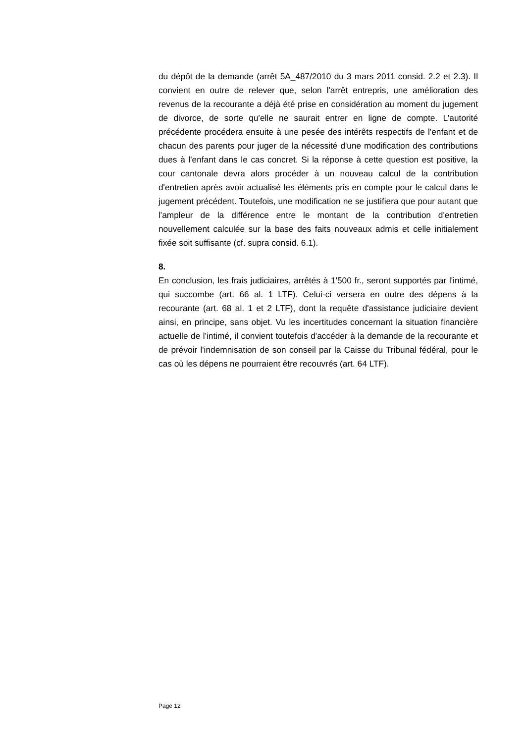du dépôt de la demande (arrêt 5A_487/2010 du 3 mars 2011 consid. 2.2 et 2.3). Il convient en outre de relever que, selon l'arrêt entrepris, une amélioration des revenus de la recourante a déjà été prise en considération au moment du jugement de divorce, de sorte qu'elle ne saurait entrer en ligne de compte. L'autorité précédente procédera ensuite à une pesée des intérêts respectifs de l'enfant et de chacun des parents pour juger de la nécessité d'une modification des contributions dues à l'enfant dans le cas concret. Si la réponse à cette question est positive, la cour cantonale devra alors procéder à un nouveau calcul de la contribution d'entretien après avoir actualisé les éléments pris en compte pour le calcul dans le jugement précédent. Toutefois, une modification ne se justifiera que pour autant que l'ampleur de la différence entre le montant de la contribution d'entretien nouvellement calculée sur la base des faits nouveaux admis et celle initialement fixée soit suffisante (cf. supra consid. 6.1).
8.
En conclusion, les frais judiciaires, arrêtés à 1'500 fr., seront supportés par l'intimé, qui succombe (art. 66 al. 1 LTF). Celui-ci versera en outre des dépens à la recourante (art. 68 al. 1 et 2 LTF), dont la requête d'assistance judiciaire devient ainsi, en principe, sans objet. Vu les incertitudes concernant la situation financière actuelle de l'intimé, il convient toutefois d'accéder à la demande de la recourante et de prévoir l'indemnisation de son conseil par la Caisse du Tribunal fédéral, pour le cas où les dépens ne pourraient être recouvrés (art. 64 LTF).
Page 12